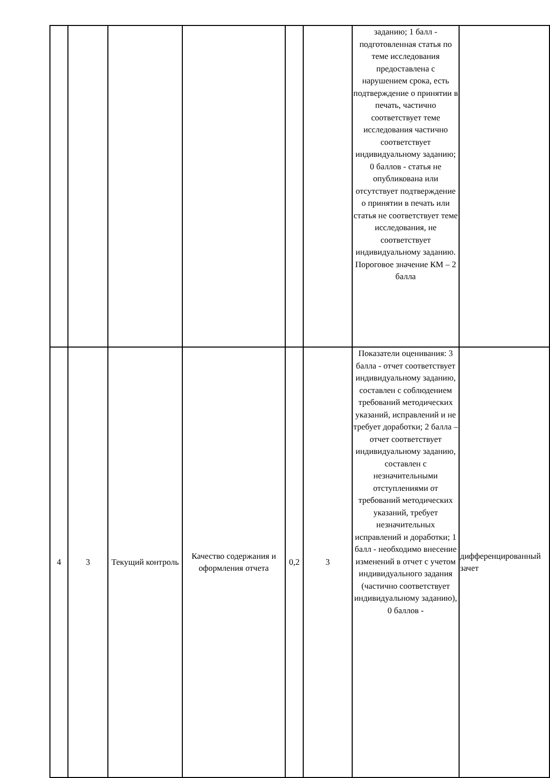| | | | | | | заданию; 1 балл - подготовленная статья по теме исследования предоставлена с нарушением срока, есть подтверждение о принятии в печать, частично соответствует теме исследования частично соответствует индивидуальному заданию; 0 баллов - статья не опубликована или отсутствует подтверждение о принятии в печать или статья не соответствует теме исследования, не соответствует индивидуальному заданию. Пороговое значение КМ – 2 балла | |
| 4 | 3 | Текущий контроль | Качество содержания и оформления отчета | 0,2 | 3 | Показатели оценивания: 3 балла - отчет соответствует индивидуальному заданию, составлен с соблюдением требований методических указаний, исправлений и не требует доработки; 2 балла – отчет соответствует индивидуальному заданию, составлен с незначительными отступлениями от требований методических указаний, требует незначительных исправлений и доработки; 1 балл - необходимо внесение изменений в отчет с учетом индивидуального задания (частично соответствует индивидуальному заданию), 0 баллов - | дифференцированный зачет |